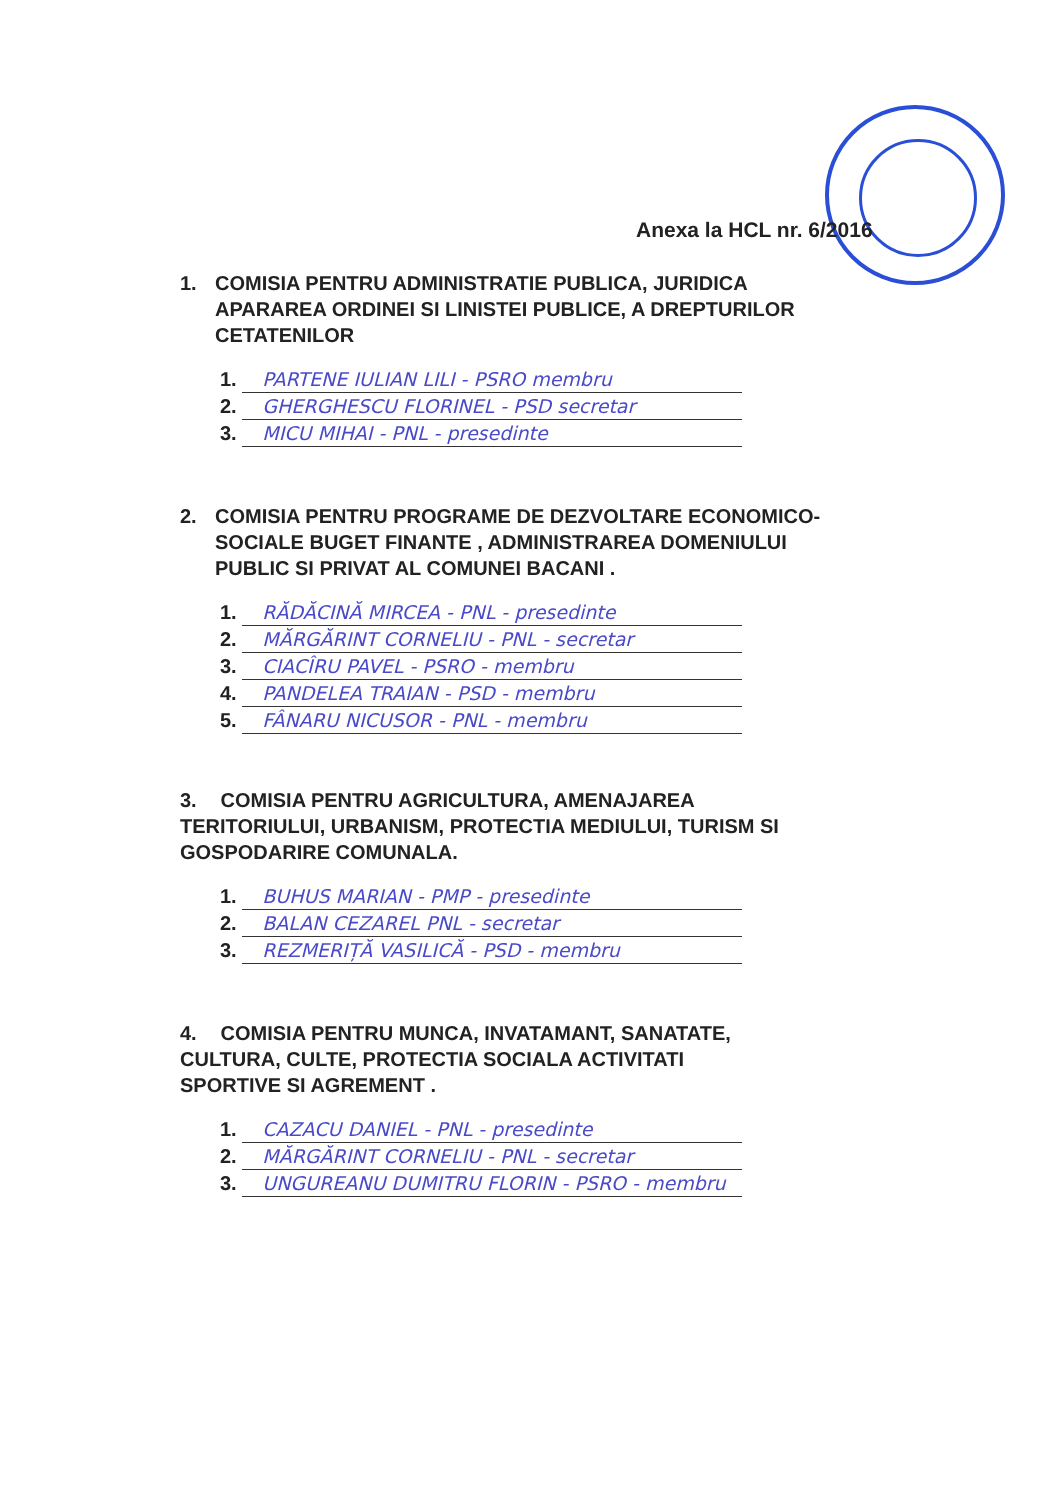Anexa la HCL nr. 6/2016
1. COMISIA PENTRU ADMINISTRATIE PUBLICA, JURIDICA
APARAREA ORDINEI SI LINISTEI PUBLICE, A DREPTURILOR
CETATENILOR
1. PARTENE IULIAN LILI - PSRO membru
2. GHERGHESCU FLORINEL - PSD secretar
3. MICU MIHAI - PNL - presedinte
2. COMISIA PENTRU PROGRAME DE DEZVOLTARE ECONOMICO-
SOCIALE BUGET FINANTE , ADMINISTRAREA DOMENIULUI
PUBLIC SI PRIVAT AL COMUNEI BACANI .
1. RĂDĂCINĂ MIRCEA - PNL - presedinte
2. MĂRGĂRINT CORNELIU - PNL - secretar
3. CIACÎRU PAVEL - PSRO - membru
4. PANDELEA TRAIAN - PSD - membru
5. FÂNARU NICUSOR - PNL - membru
3. COMISIA PENTRU AGRICULTURA, AMENAJAREA
TERITORIULUI, URBANISM, PROTECTIA MEDIULUI, TURISM SI
GOSPODARIRE COMUNALA.
1. BUHUS MARIAN - PMP - presedinte
2. BALAN CEZAREL PNL - secretar
3. REZMERIȚĂ VASILICĂ - PSD - membru
4. COMISIA PENTRU MUNCA, INVATAMANT, SANATATE,
CULTURA, CULTE, PROTECTIA SOCIALA ACTIVITATI
SPORTIVE SI AGREMENT .
1. CAZACU DANIEL - PNL - presedinte
2. MĂRGĂRINT CORNELIU - PNL - secretar
3. UNGUREANU DUMITRU FLORIN - PSRO - membru